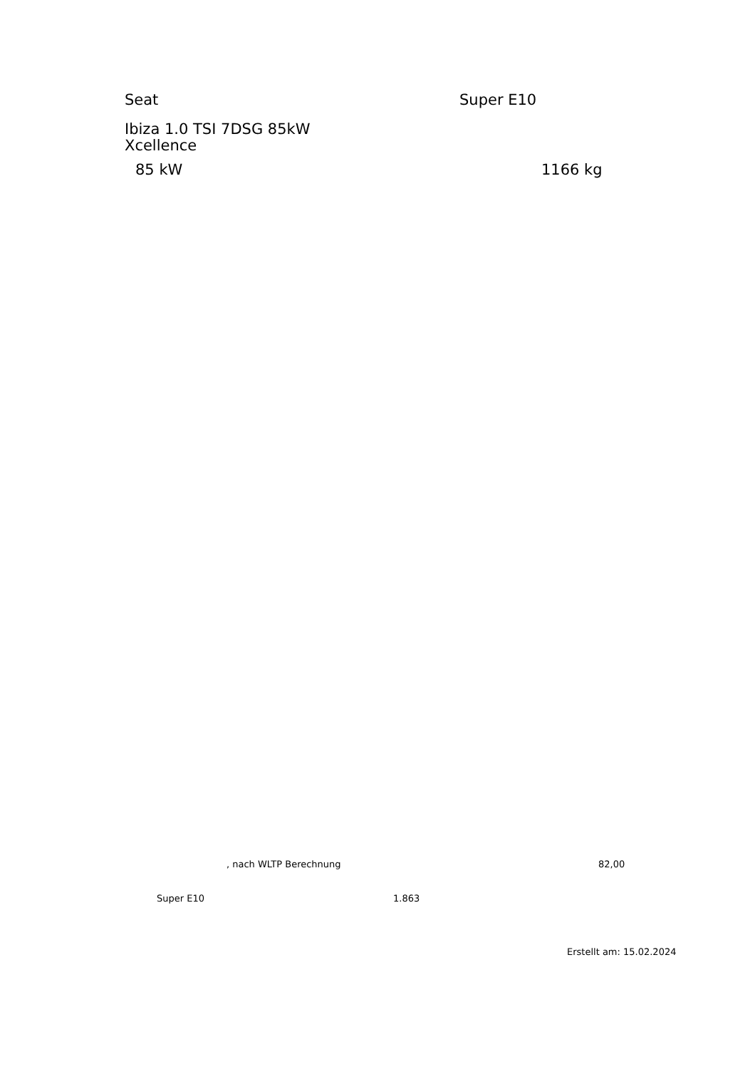Seat Super E10
Ibiza 1.0 TSI 7DSG 85kW Xcellence
85 kW 1166 kg
, nach WLTP Berechnung 82,00
Super E10 1.863
Erstellt am: 15.02.2024